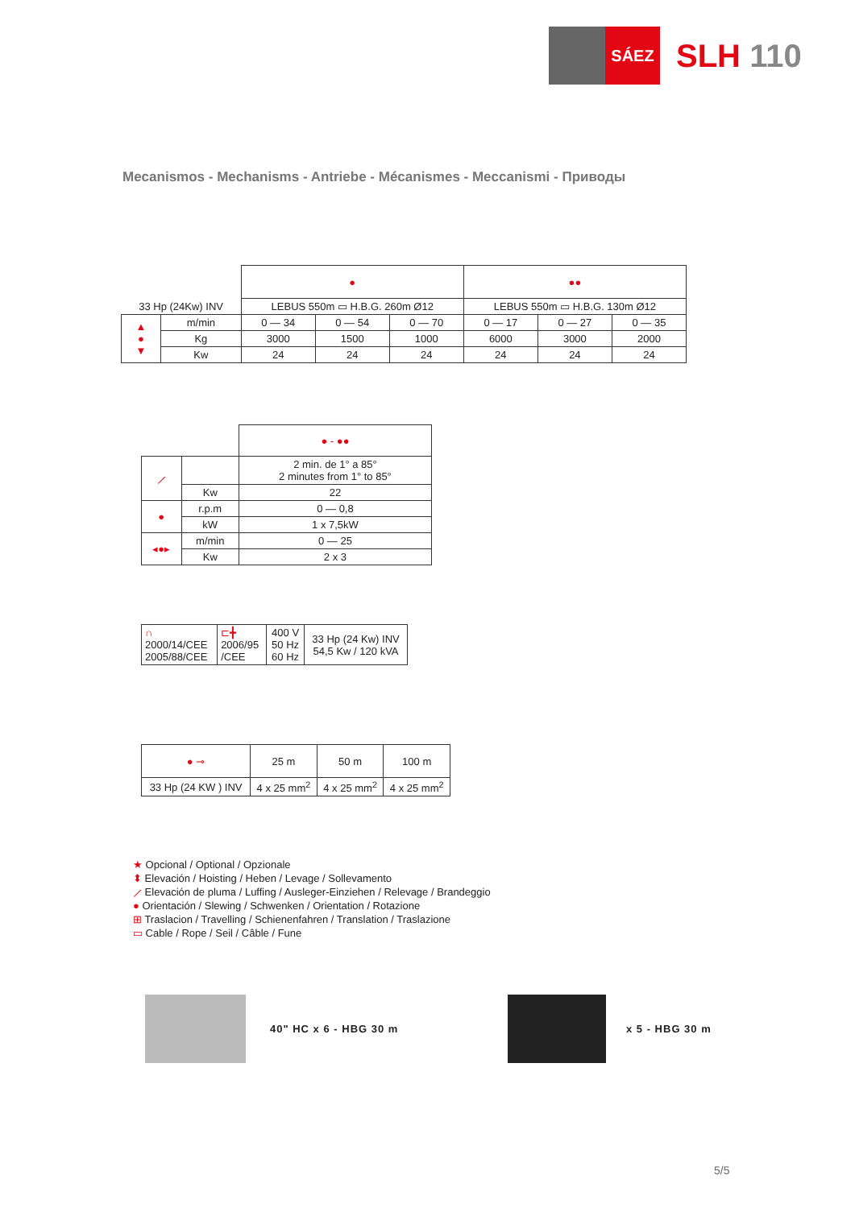SÁEZ
SLH 110
Mecanismos - Mechanisms - Antriebe - Mécanismes - Meccanismi - Приводы
| | | ● | | | ●● | | |
| 33 Hp (24Kw) INV | | LEBUS 550m ▭ H.B.G. 260m Ø12 | | | LEBUS 550m ▭ H.B.G. 130m Ø12 | | |
| ▲ ● ▼ | m/min | 0 — 34 | 0 — 54 | 0 — 70 | 0 — 17 | 0 — 27 | 0 — 35 |
| | Kg | 3000 | 1500 | 1000 | 6000 | 3000 | 2000 |
| | Kw | 24 | 24 | 24 | 24 | 24 | 24 |
| | | ● - ●● |
| ⟋ | | 2 min. de 1° a 85° 2 minutes from 1° to 85° |
| | Kw | 22 |
| ● | r.p.m | 0 — 0,8 |
| | kW | 1 x 7,5kW |
| ◂●▸ | m/min | 0 — 25 |
| | Kw | 2 x 3 |
| ∩ 2000/14/CEE 2005/88/CEE | ⊏╋ 2006/95 /CEE | 400 V 50 Hz 60 Hz | 33 Hp (24 Kw) INV 54,5 Kw / 120 kVA |
| ● ⊸ | 25 m | 50 m | 100 m |
| 33 Hp (24 KW ) INV | 4 x 25 mm<sup>2</sup> | 4 x 25 mm<sup>2</sup> | 4 x 25 mm<sup>2</sup> |
★ Opcional / Optional / Opzionale
⬍ Elevación / Hoisting / Heben / Levage / Sollevamento
⟋ Elevación de pluma / Luffing / Ausleger-Einziehen / Relevage / Brandeggio
● Orientación / Slewing / Schwenken / Orientation / Rotazione
⊞ Traslacion / Travelling / Schienenfahren / Translation / Traslazione
▭ Cable / Rope / Seil / Câble / Fune
40" HC x 6 - HBG 30 m x 5 - HBG 30 m
5/5